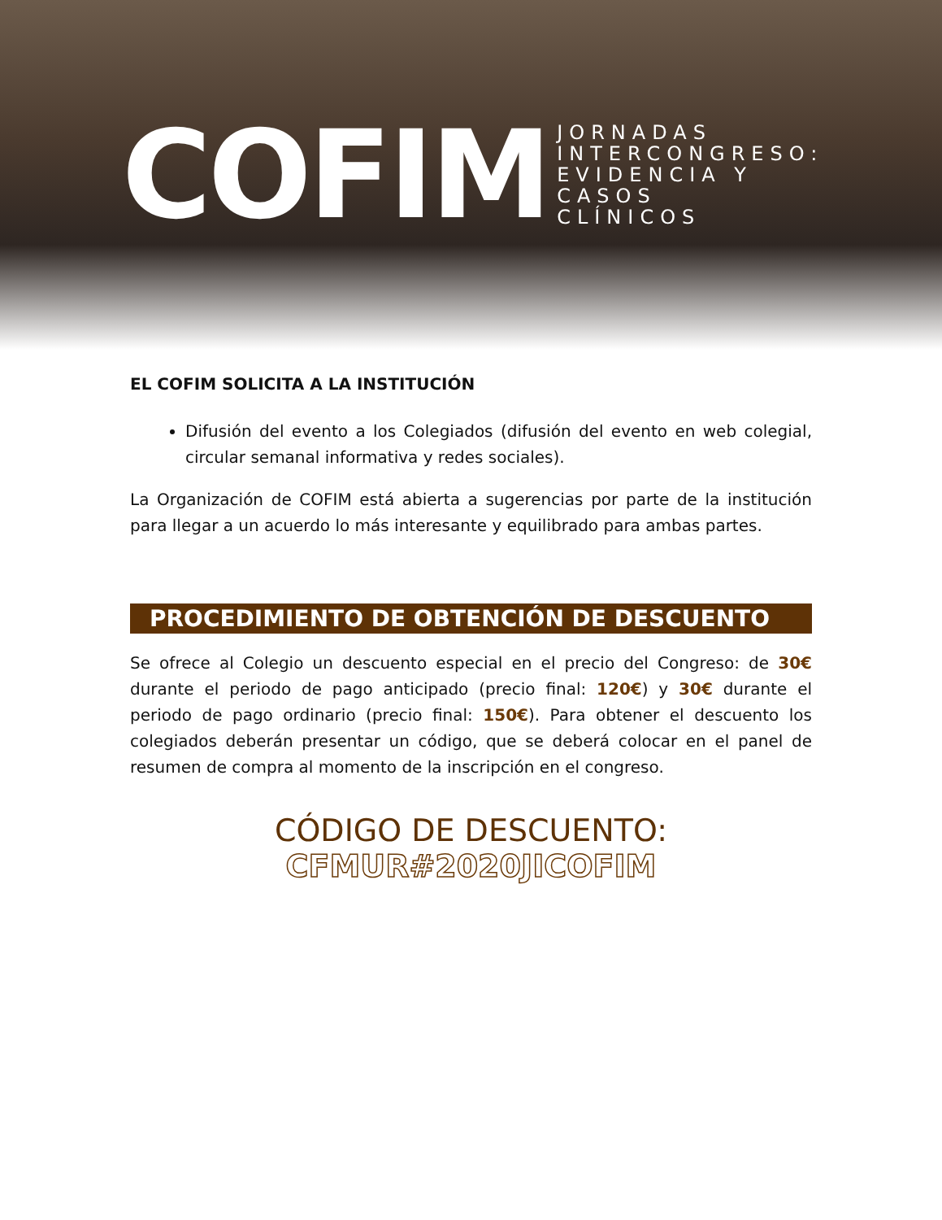COFIM
JORNADAS
INTERCONGRESO:
EVIDENCIA Y
CASOS
CLÍNICOS
EL COFIM SOLICITA A LA INSTITUCIÓN
Difusión del evento a los Colegiados (difusión del evento en web colegial, circular semanal informativa y redes sociales).
La Organización de COFIM está abierta a sugerencias por parte de la institución para llegar a un acuerdo lo más interesante y equilibrado para ambas partes.
PROCEDIMIENTO DE OBTENCIÓN DE DESCUENTO
Se ofrece al Colegio un descuento especial en el precio del Congreso: de 30€ durante el periodo de pago anticipado (precio final: 120€) y 30€ durante el periodo de pago ordinario (precio final: 150€). Para obtener el descuento los colegiados deberán presentar un código, que se deberá colocar en el panel de resumen de compra al momento de la inscripción en el congreso.
CÓDIGO DE DESCUENTO:
CFMUR#2020JICOFIM